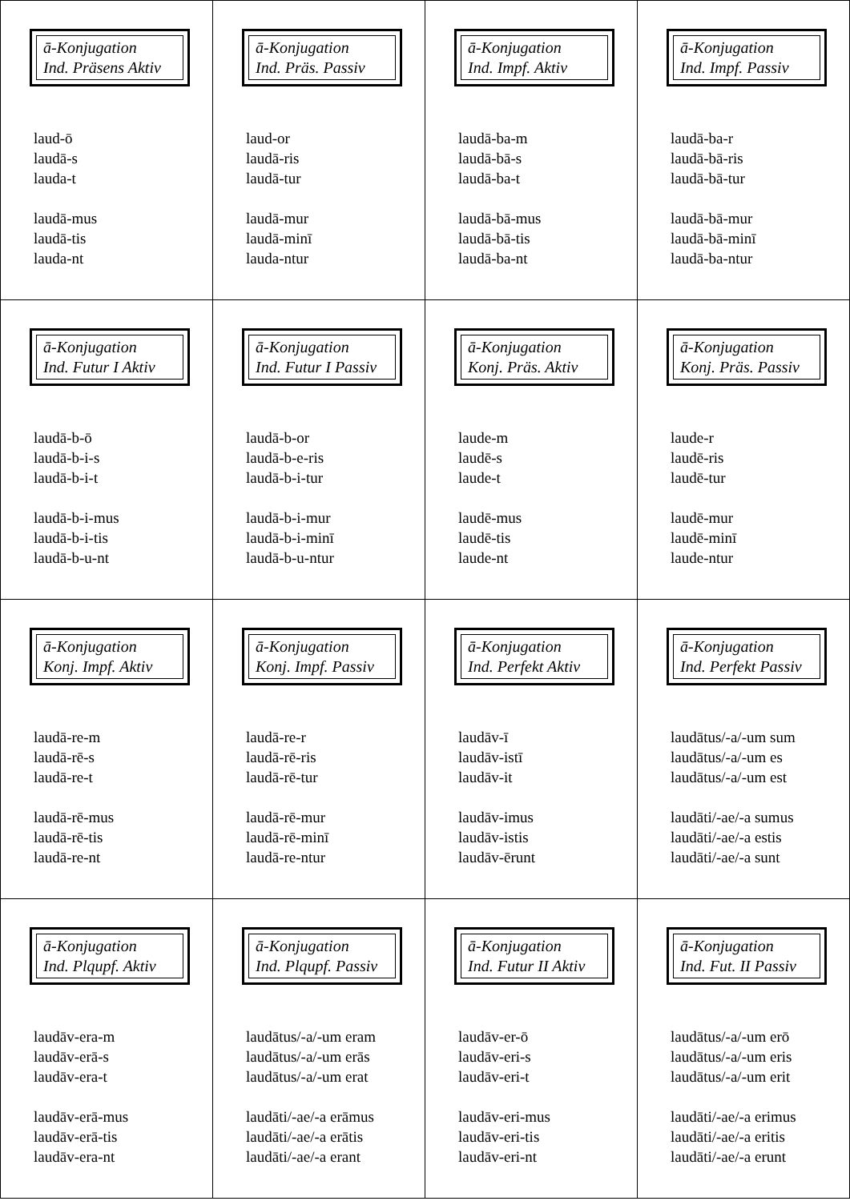| ā-Konjugation Ind. Präsens Aktiv laud-ō laudā-s lauda-t laudā-mus laudā-tis lauda-nt | ā-Konjugation Ind. Präs. Passiv laud-or laudā-ris laudā-tur laudā-mur laudā-minī lauda-ntur | ā-Konjugation Ind. Impf. Aktiv laudā-ba-m laudā-bā-s laudā-ba-t laudā-bā-mus laudā-bā-tis laudā-ba-nt | ā-Konjugation Ind. Impf. Passiv laudā-ba-r laudā-bā-ris laudā-bā-tur laudā-bā-mur laudā-bā-minī laudā-ba-ntur |
| ā-Konjugation Ind. Futur I Aktiv laudā-b-ō laudā-b-i-s laudā-b-i-t laudā-b-i-mus laudā-b-i-tis laudā-b-u-nt | ā-Konjugation Ind. Futur I Passiv laudā-b-or laudā-b-e-ris laudā-b-i-tur laudā-b-i-mur laudā-b-i-minī laudā-b-u-ntur | ā-Konjugation Konj. Präs. Aktiv laude-m laudē-s laude-t laudē-mus laudē-tis laude-nt | ā-Konjugation Konj. Präs. Passiv laude-r laudē-ris laudē-tur laudē-mur laudē-minī laude-ntur |
| ā-Konjugation Konj. Impf. Aktiv laudā-re-m laudā-rē-s laudā-re-t laudā-rē-mus laudā-rē-tis laudā-re-nt | ā-Konjugation Konj. Impf. Passiv laudā-re-r laudā-rē-ris laudā-rē-tur laudā-rē-mur laudā-rē-minī laudā-re-ntur | ā-Konjugation Ind. Perfekt Aktiv laudāv-ī laudāv-istī laudāv-it laudāv-imus laudāv-istis laudāv-ērunt | ā-Konjugation Ind. Perfekt Passiv laudātus/-a/-um sum laudātus/-a/-um es laudātus/-a/-um est laudāti/-ae/-a sumus laudāti/-ae/-a estis laudāti/-ae/-a sunt |
| ā-Konjugation Ind. Plqupf. Aktiv laudāv-era-m laudāv-erā-s laudāv-era-t laudāv-erā-mus laudāv-erā-tis laudāv-era-nt | ā-Konjugation Ind. Plqupf. Passiv laudātus/-a/-um eram laudātus/-a/-um erās laudātus/-a/-um erat laudāti/-ae/-a erāmus laudāti/-ae/-a erātis laudāti/-ae/-a erant | ā-Konjugation Ind. Futur II Aktiv laudāv-er-ō laudāv-eri-s laudāv-eri-t laudāv-eri-mus laudāv-eri-tis laudāv-eri-nt | ā-Konjugation Ind. Fut. II Passiv laudātus/-a/-um erō laudātus/-a/-um eris laudātus/-a/-um erit laudāti/-ae/-a erimus laudāti/-ae/-a eritis laudāti/-ae/-a erunt |